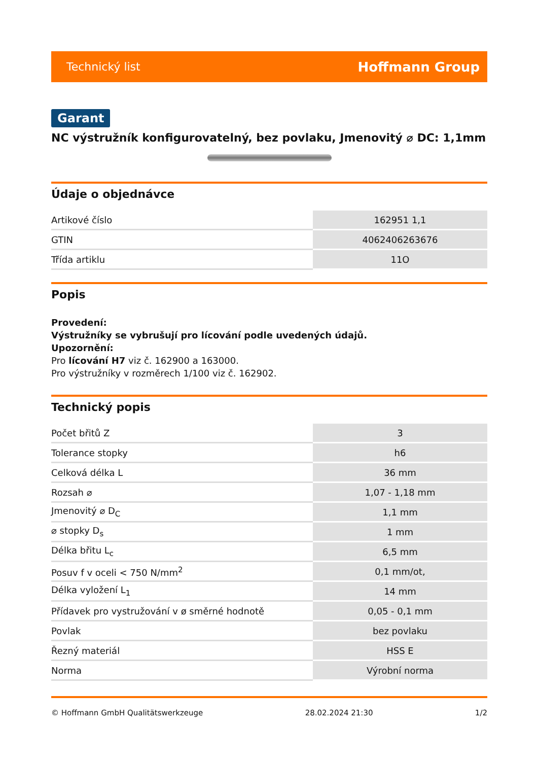Technický list Hoffmann Group
Garant
NC výstružník konfigurovatelný, bez povlaku, Jmenovitý ⌀ DC: 1,1mm
Údaje o objednávce
| Artikové číslo | 162951 1,1 |
| GTIN | 4062406263676 |
| Třída artiklu | 11O |
Popis
Provedení:
Výstružníky se vybrušují pro lícování podle uvedených údajů.
Upozornění:
Pro lícování H7 viz č. 162900 a 163000.
Pro výstružníky v rozměrech 1/100 viz č. 162902.
Technický popis
| Počet břitů Z | 3 |
| Tolerance stopky | h6 |
| Celková délka L | 36 mm |
| Rozsah ⌀ | 1,07 - 1,18 mm |
| Jmenovitý ⌀ D<sub>C</sub> | 1,1 mm |
| ⌀ stopky D<sub>s</sub> | 1 mm |
| Délka břitu L<sub>c</sub> | 6,5 mm |
| Posuv f v oceli < 750 N/mm<sup>2</sup> | 0,1 mm/ot, |
| Délka vyložení L<sub>1</sub> | 14 mm |
| Přídavek pro vystružování v ø směrné hodnotě | 0,05 - 0,1 mm |
| Povlak | bez povlaku |
| Řezný materiál | HSS E |
| Norma | Výrobní norma |
© Hoffmann GmbH Qualitätswerkzeuge 28.02.2024 21:30 1/2